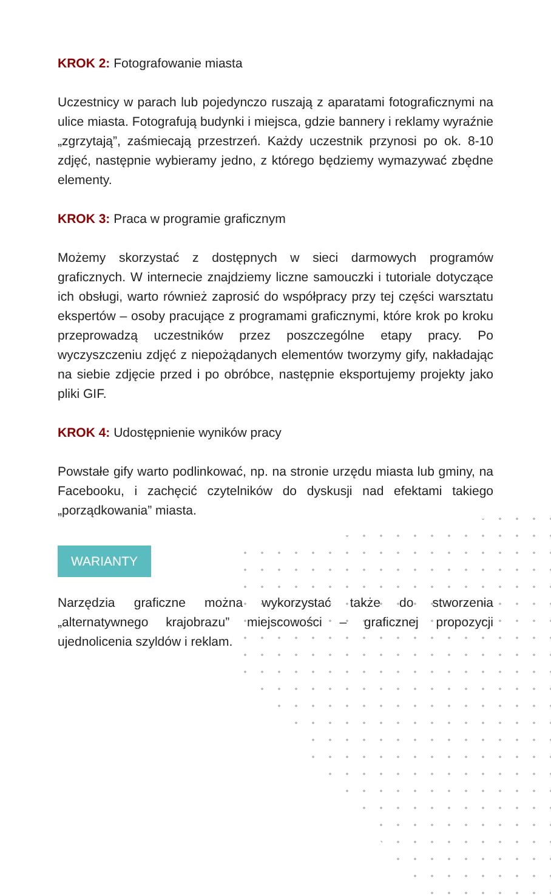KROK 2: Fotografowanie miasta
Uczestnicy w parach lub pojedynczo ruszają z aparatami fotograficznymi na ulice miasta. Fotografują budynki i miejsca, gdzie bannery i reklamy wyraźnie „zgrzytają”, zaśmiecają przestrzeń. Każdy uczestnik przynosi po ok. 8-10 zdjęć, następnie wybieramy jedno, z którego będziemy wymazywać zbędne elementy.
KROK 3: Praca w programie graficznym
Możemy skorzystać z dostępnych w sieci darmowych programów graficznych. W internecie znajdziemy liczne samouczki i tutoriale dotyczące ich obsługi, warto również zaprosić do współpracy przy tej części warsztatu ekspertów – osoby pracujące z programami graficznymi, które krok po kroku przeprowadzą uczestników przez poszczególne etapy pracy. Po wyczyszczeniu zdjęć z niepożądanych elementów tworzymy gify, nakładając na siebie zdjęcie przed i po obróbce, następnie eksportujemy projekty jako pliki GIF.
KROK 4: Udostępnienie wyników pracy
Powstałe gify warto podlinkować, np. na stronie urzędu miasta lub gminy, na Facebooku, i zachęcić czytelników do dyskusji nad efektami takiego „porządkowania” miasta.
WARIANTY
Narzędzia graficzne można wykorzystać także do stworzenia „alternatywnego krajobrazu” miejscowości – graficznej propozycji ujednolicenia szyldów i reklam.